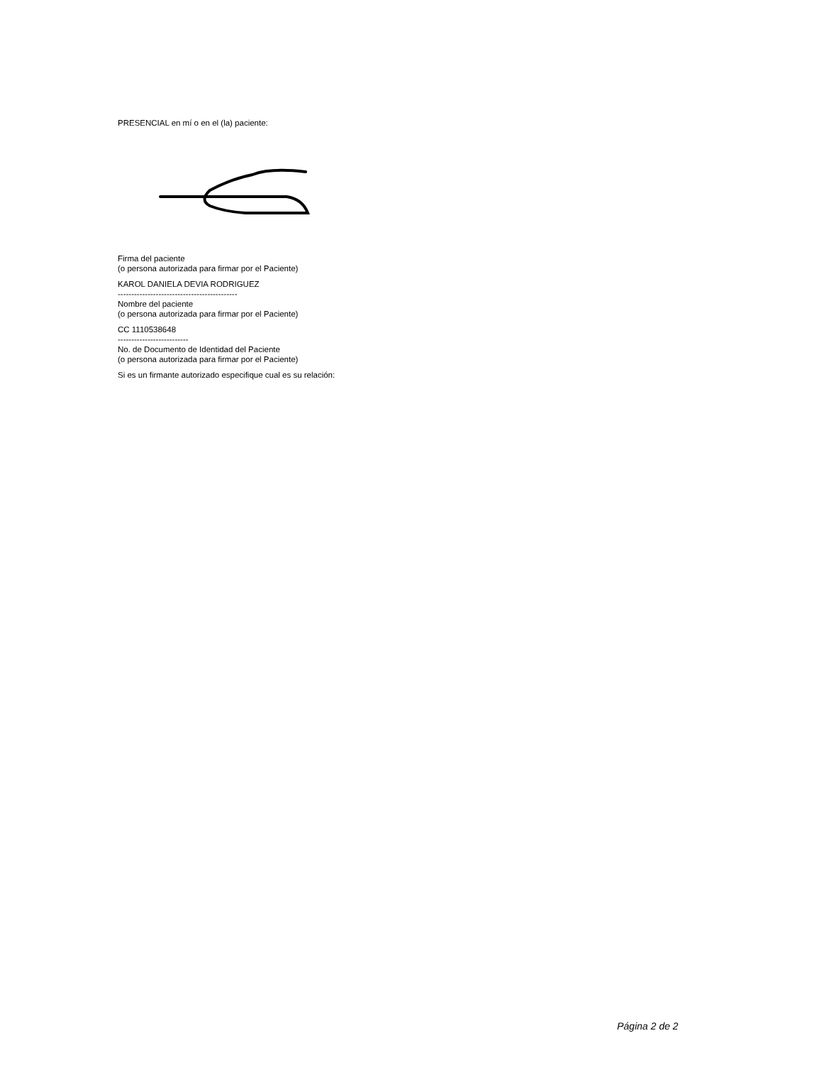PRESENCIAL en mí o en el (la) paciente:
Firma del paciente
(o persona autorizada para firmar por el Paciente)
KAROL DANIELA DEVIA RODRIGUEZ
--------------------------------------------
Nombre del paciente
(o persona autorizada para firmar por el Paciente)
CC 1110538648
--------------------------
No. de Documento de Identidad del Paciente
(o persona autorizada para firmar por el Paciente)
Si es un firmante autorizado especifique cual es su relación:
Página 2 de 2